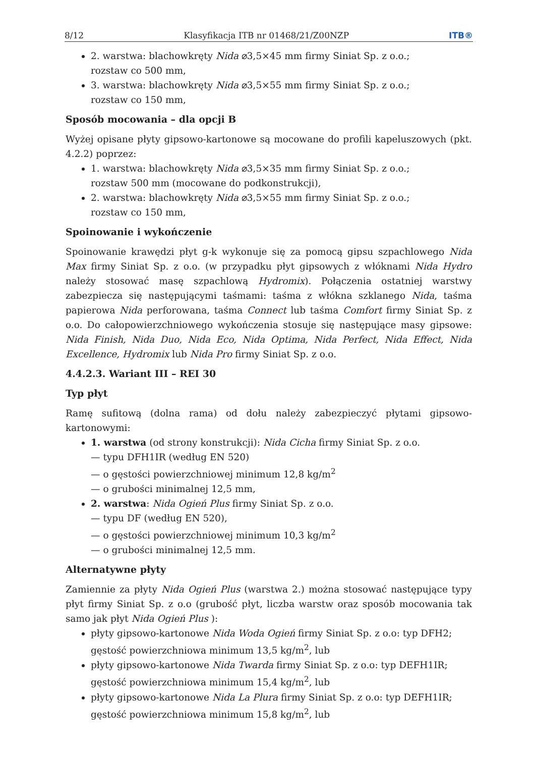8/12 Klasyfikacja ITB nr 01468/21/Z00NZP ITB®
2. warstwa: blachowkręty Nida ⌀3,5×45 mm firmy Siniat Sp. z o.o.;
rozstaw co 500 mm,
3. warstwa: blachowkręty Nida ⌀3,5×55 mm firmy Siniat Sp. z o.o.;
rozstaw co 150 mm,
Sposób mocowania – dla opcji B
Wyżej opisane płyty gipsowo-kartonowe są mocowane do profili kapeluszowych (pkt. 4.2.2) poprzez:
1. warstwa: blachowkręty Nida ⌀3,5×35 mm firmy Siniat Sp. z o.o.;
rozstaw 500 mm (mocowane do podkonstrukcji),
2. warstwa: blachowkręty Nida ⌀3,5×55 mm firmy Siniat Sp. z o.o.;
rozstaw co 150 mm,
Spoinowanie i wykończenie
Spoinowanie krawędzi płyt g-k wykonuje się za pomocą gipsu szpachlowego Nida Max firmy Siniat Sp. z o.o. (w przypadku płyt gipsowych z włóknami Nida Hydro należy stosować masę szpachlową Hydromix). Połączenia ostatniej warstwy zabezpiecza się następującymi taśmami: taśma z włókna szklanego Nida, taśma papierowa Nida perforowana, taśma Connect lub taśma Comfort firmy Siniat Sp. z o.o. Do całopowierzchniowego wykończenia stosuje się następujące masy gipsowe: Nida Finish, Nida Duo, Nida Eco, Nida Optima, Nida Perfect, Nida Effect, Nida Excellence, Hydromix lub Nida Pro firmy Siniat Sp. z o.o.
4.4.2.3. Wariant III – REI 30
Typ płyt
Ramę sufitową (dolna rama) od dołu należy zabezpieczyć płytami gipsowo-kartonowymi:
1. warstwa (od strony konstrukcji): Nida Cicha firmy Siniat Sp. z o.o.
— typu DFH1IR (według EN 520)
— o gęstości powierzchniowej minimum 12,8 kg/m<sup>2</sup>
— o grubości minimalnej 12,5 mm,
2. warstwa: Nida Ogień Plus firmy Siniat Sp. z o.o.
— typu DF (według EN 520),
— o gęstości powierzchniowej minimum 10,3 kg/m<sup>2</sup>
— o grubości minimalnej 12,5 mm.
Alternatywne płyty
Zamiennie za płyty Nida Ogień Plus (warstwa 2.) można stosować następujące typy płyt firmy Siniat Sp. z o.o (grubość płyt, liczba warstw oraz sposób mocowania tak samo jak płyt Nida Ogień Plus ):
płyty gipsowo-kartonowe Nida Woda Ogień firmy Siniat Sp. z o.o: typ DFH2;
gęstość powierzchniowa minimum 13,5 kg/m<sup>2</sup>, lub
płyty gipsowo-kartonowe Nida Twarda firmy Siniat Sp. z o.o: typ DEFH1IR;
gęstość powierzchniowa minimum 15,4 kg/m<sup>2</sup>, lub
płyty gipsowo-kartonowe Nida La Plura firmy Siniat Sp. z o.o: typ DEFH1IR;
gęstość powierzchniowa minimum 15,8 kg/m<sup>2</sup>, lub